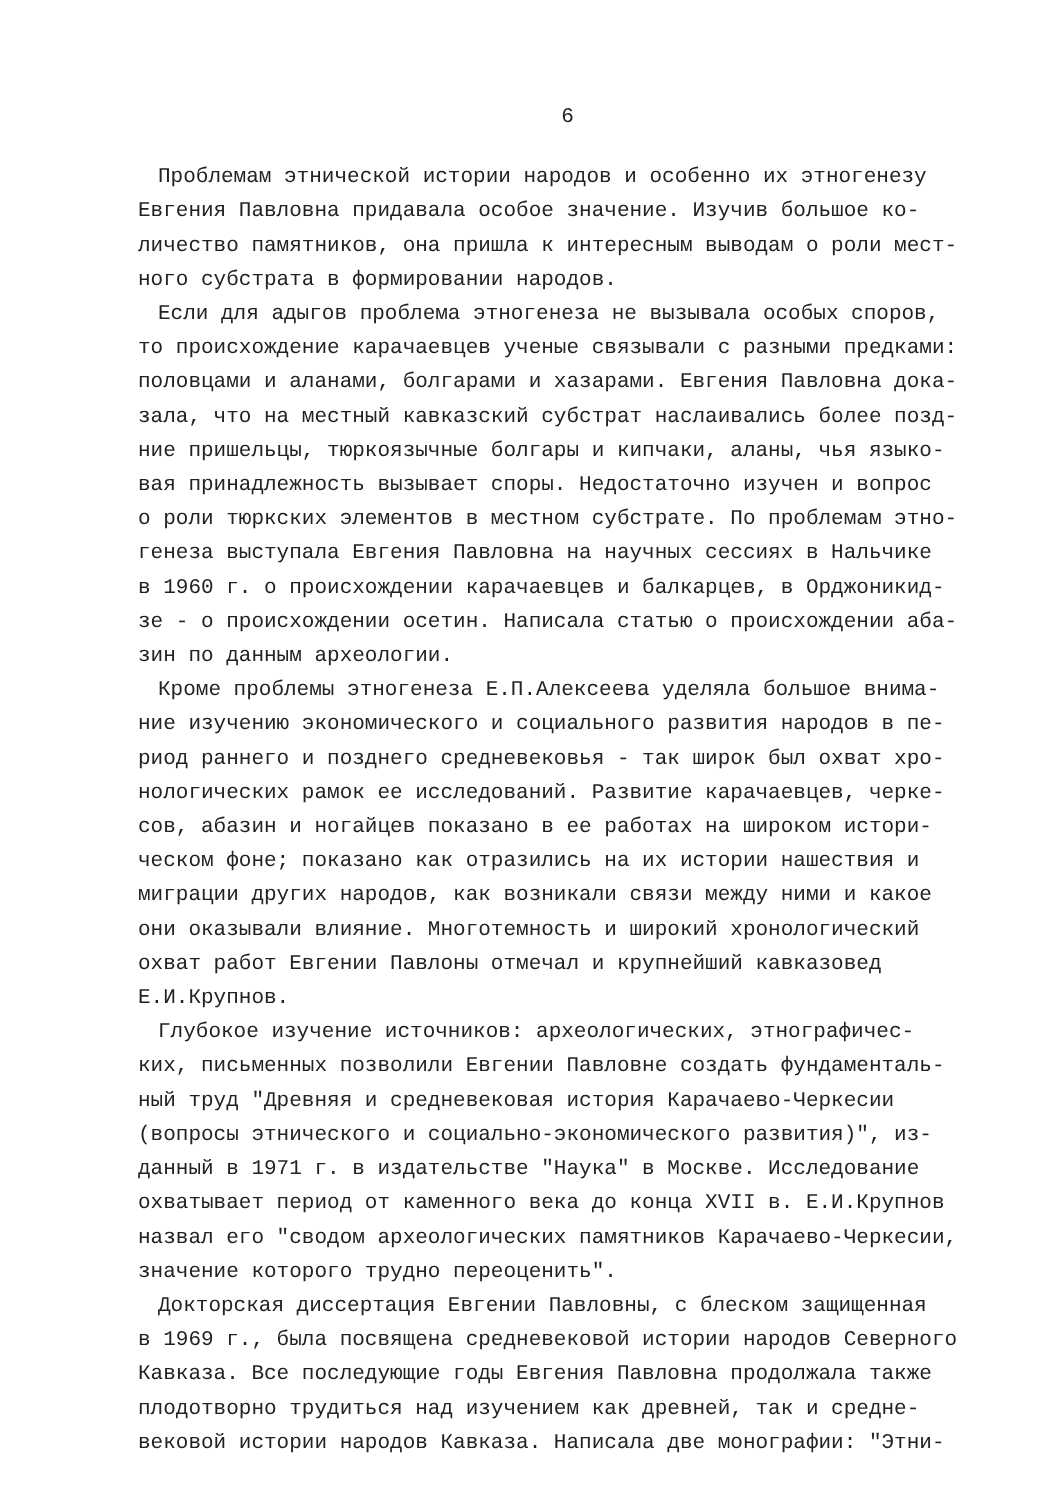6
Проблемам этнической истории народов и особенно их этногенезу Евгения Павловна придавала особое значение. Изучив большое ко- личество памятников, она пришла к интересным выводам о роли мест- ного субстрата в формировании народов.
Если для адыгов проблема этногенеза не вызывала особых споров, то происхождение карачаевцев ученые связывали с разными предками: половцами и аланами, болгарами и хазарами. Евгения Павловна дока- зала, что на местный кавказский субстрат наслаивались более позд- ние пришельцы, тюркоязычные болгары и кипчаки, аланы, чья языко- вая принадлежность вызывает споры. Недостаточно изучен и вопрос о роли тюркских элементов в местном субстрате. По проблемам этно- генеза выступала Евгения Павловна на научных сессиях в Нальчике в 1960 г. о происхождении карачаевцев и балкарцев, в Орджоникид- зе - о происхождении осетин. Написала статью о происхождении аба- зин по данным археологии.
Кроме проблемы этногенеза Е.П.Алексеева уделяла большое внима- ние изучению экономического и социального развития народов в пе- риод раннего и позднего средневековья - так широк был охват хро- нологических рамок ее исследований. Развитие карачаевцев, черке- сов, абазин и ногайцев показано в ее работах на широком истори- ческом фоне; показано как отразились на их истории нашествия и миграции других народов, как возникали связи между ними и какое они оказывали влияние. Многотемность и широкий хронологический охват работ Евгении Павлоны отмечал и крупнейший кавказовед Е.И.Крупнов.
Глубокое изучение источников: археологических, этнографичес- ких, письменных позволили Евгении Павловне создать фундаменталь- ный труд "Древняя и средневековая история Карачаево-Черкесии (вопросы этнического и социально-экономического развития)", из- данный в 1971 г. в издательстве "Наука" в Москве. Исследование охватывает период от каменного века до конца XVII в. Е.И.Крупнов назвал его "сводом археологических памятников Карачаево-Черкесии, значение которого трудно переоценить".
Докторская диссертация Евгении Павловны, с блеском защищенная в 1969 г., была посвящена средневековой истории народов Северного Кавказа. Все последующие годы Евгения Павловна продолжала также плодотворно трудиться над изучением как древней, так и средне- вековой истории народов Кавказа. Написала две монографии: "Этни-